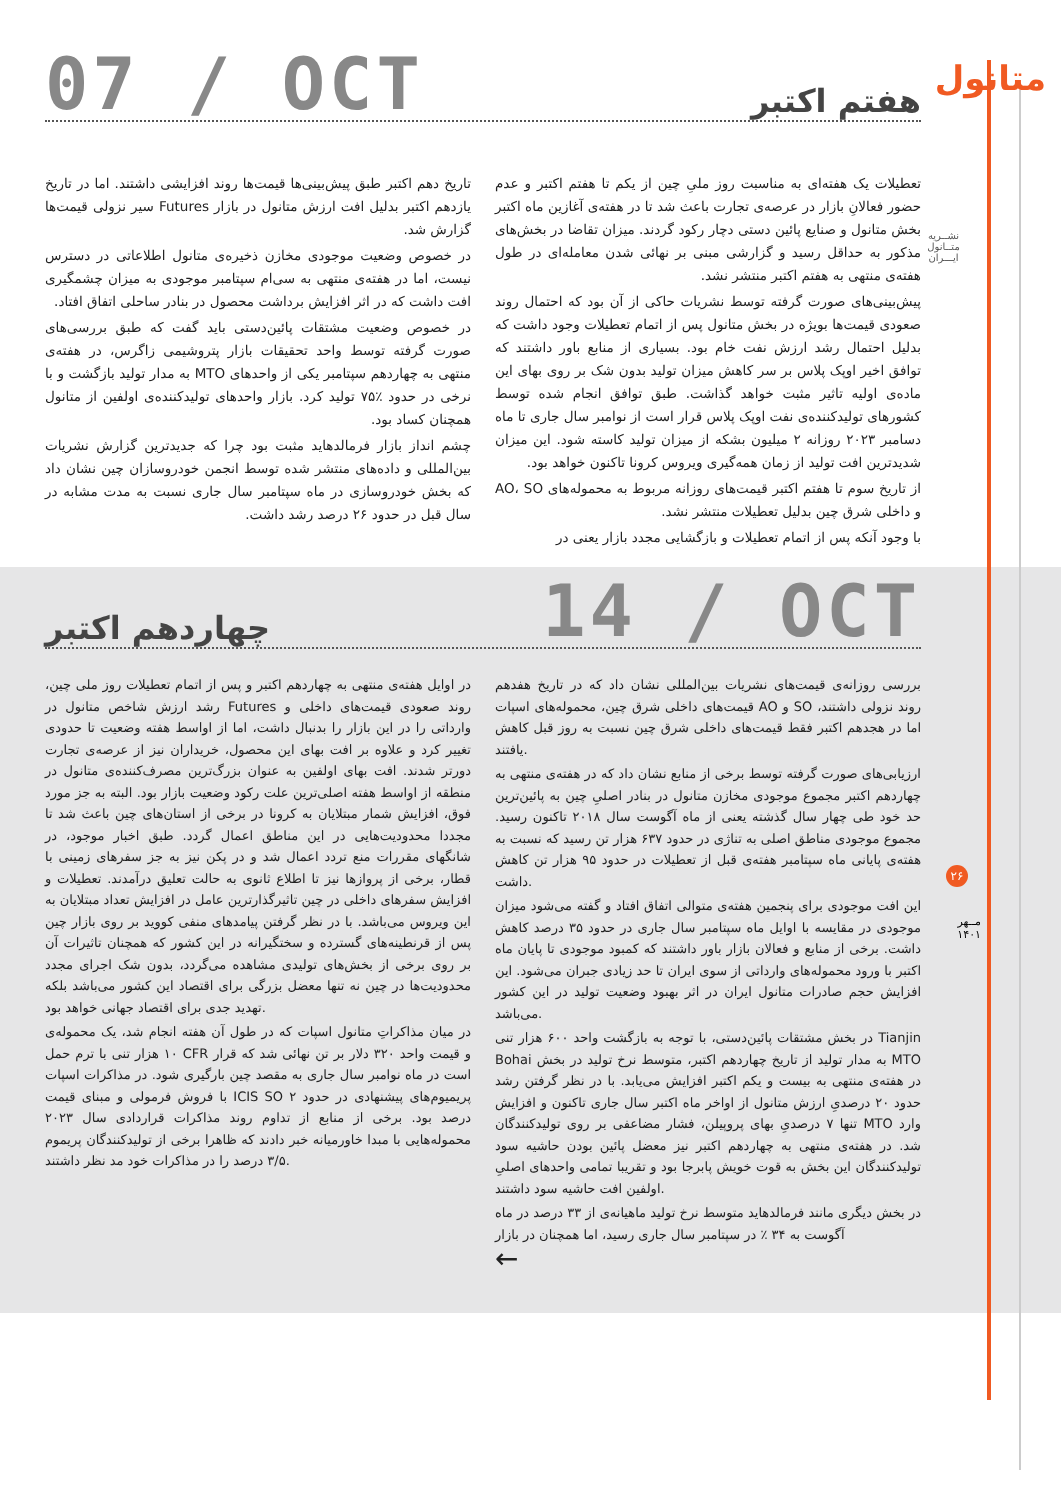متانول
نشــریه
متــانول
ایـــران
۲۶
مــهر
۱۴۰۱
هفتم اکتبر
07 / OCT
تعطیلات یک هفته‌ای به مناسبت روز ملیِ چین از یکم تا هفتم اکتبر و عدم حضور فعالانِ بازار در عرصه‌ی تجارت باعث شد تا در هفته‌ی آغازین ماه اکتبر بخش متانول و صنایع پائین دستی دچار رکود گردند. میزان تقاضا در بخش‌های مذکور به حداقل رسید و گزارشی مبنی بر نهائی شدن معامله‌ای در طول هفته‌ی منتهی به هفتم اکتبر منتشر نشد.
پیش‌بینی‌های صورت گرفته توسط نشریات حاکی از آن بود که احتمال روند صعودی قیمت‌ها بویژه در بخش متانول پس از اتمام تعطیلات وجود داشت که بدلیل احتمال رشد ارزش نفت خام بود. بسیاری از منابع باور داشتند که توافق اخیر اوپک پلاس بر سر کاهش میزان تولید بدون شک بر روی بهای این ماده‌ی اولیه تاثیر مثبت خواهد گذاشت. طبق توافق انجام شده توسط کشورهای تولیدکننده‌ی نفت اوپک پلاس قرار است از نوامبر سال جاری تا ماه دسامبر ۲۰۲۳ روزانه ۲ میلیون بشکه از میزان تولید کاسته شود. این میزان شدیدترین افت تولید از زمان همه‌گیری ویروس کرونا تاکنون خواهد بود.
از تاریخ سوم تا هفتم اکتبر قیمت‌های روزانه مربوط به محموله‌های AO، SO و داخلی شرق چین بدلیل تعطیلات منتشر نشد.
با وجود آنکه پس از اتمام تعطیلات و بازگشایی مجدد بازار یعنی در
تاریخ دهم اکتبر طبق پیش‌بینی‌ها قیمت‌ها روند افزایشی داشتند. اما در تاریخ یازدهم اکتبر بدلیل افت ارزش متانول در بازار Futures سیر نزولی قیمت‌ها گزارش شد.
در خصوص وضعیت موجودی مخازن ذخیره‌ی متانول اطلاعاتی در دسترس نیست، اما در هفته‌ی منتهی به سی‌ام سپتامبر موجودی به میزان چشمگیری افت داشت که در اثر افزایش برداشت محصول در بنادر ساحلی اتفاق افتاد.
در خصوص وضعیت مشتقات پائین‌دستی باید گفت که طبق بررسی‌های صورت گرفته توسط واحد تحقیقات بازار پتروشیمی زاگرس، در هفته‌ی منتهی به چهاردهم سپتامبر یکی از واحدهای MTO به مدار تولید بازگشت و با نرخی در حدود ٪۷۵ تولید کرد. بازار واحدهای تولیدکننده‌ی اولفین از متانول همچنان کساد بود.
چشم انداز بازار فرمالدهاید مثبت بود چرا که جدیدترین گزارش نشریات بین‌المللی و داده‌های منتشر شده توسط انجمن خودروسازان چین نشان داد که بخش خودروسازی در ماه سپتامبر سال جاری نسبت به مدت مشابه در سال قبل در حدود ۲۶ درصد رشد داشت.
چهاردهم اکتبر
14 / OCT
در اوایل هفته‌ی منتهی به چهاردهم اکتبر و پس از اتمام تعطیلات روز ملی چین، رشد ارزش شاخص متانول در Futures روند صعودی قیمت‌های داخلی و وارداتی را در این بازار را بدنبال داشت، اما از اواسط هفته وضعیت تا حدودی تغییر کرد و علاوه بر افت بهای این محصول، خریداران نیز از عرصه‌ی تجارت دورتر شدند. افت بهای اولفین به عنوان بزرگ‌ترین مصرف‌کننده‌ی متانول در منطقه از اواسط هفته اصلی‌ترین علت رکود وضعیت بازار بود. البته به جز مورد فوق، افزایش شمار مبتلایان به کرونا در برخی از استان‌های چین باعث شد تا مجددا محدودیت‌هایی در این مناطق اعمال گردد. طبق اخبار موجود، در شانگهای مقررات منع تردد اعمال شد و در پکن نیز به جز سفرهای زمینی با قطار، برخی از پروازها نیز تا اطلاع ثانوی به حالت تعلیق درآمدند. تعطیلات و افزایش سفرهای داخلی در چین تاثیرگذارترین عامل در افزایش تعداد مبتلایان به این ویروس می‌باشد. با در نظر گرفتن پیامدهای منفی کووید بر روی بازار چین پس از قرنطینه‌های گسترده و سختگیرانه در این کشور که همچنان تاثیرات آن بر روی برخی از بخش‌های تولیدی مشاهده می‌گردد، بدون شک اجرای مجدد محدودیت‌ها در چین نه تنها معضل بزرگی برای اقتصاد این کشور می‌باشد بلکه تهدید جدی برای اقتصاد جهانی خواهد بود.
در میان مذاکراتِ متانول اسپات که در طول آن هفته انجام شد، یک محموله‌ی ۱۰ هزار تنی با ترم حمل CFR و قیمت واحد ۳۲۰ دلار بر تن نهائی شد که قرار است در ماه نوامبر سال جاری به مقصد چین بارگیری شود. در مذاکرات اسپات با فروش فرمولی و مبنای قیمت ICIS SO پریمیوم‌های پیشنهادی در حدود ۲ درصد بود. برخی از منابع از تداوم روند مذاکرات قراردادی سال ۲۰۲۳ محموله‌هایی با مبدا خاورمیانه خبر دادند که ظاهرا برخی از تولیدکنندگان پریموم ۳/۵ درصد را در مذاکرات خود مد نظر داشتند.
بررسی روزانه‌ی قیمت‌های نشریات بین‌المللی نشان داد که در تاریخ هفدهم قیمت‌های داخلی شرق چین، محموله‌های اسپات AO و SO روند نزولی داشتند، اما در هجدهم اکتبر فقط قیمت‌های داخلی شرق چین نسبت به روز قبل کاهش یافتند.
ارزیابی‌های صورت گرفته توسط برخی از منابع نشان داد که در هفته‌ی منتهی به چهاردهم اکتبر مجموع موجودی مخازن متانول در بنادر اصلیِ چین به پائین‌ترین حد خود طی چهار سال گذشته یعنی از ماه آگوست سال ۲۰۱۸ تاکنون رسید. مجموع موجودی مناطق اصلی به تناژی در حدود ۶۳۷ هزار تن رسید که نسبت به هفته‌ی پایانی ماه سپتامبر هفته‌ی قبل از تعطیلات در حدود ۹۵ هزار تن کاهش داشت.
این افت موجودی برای پنجمین هفته‌ی متوالی اتفاق افتاد و گفته می‌شود میزان موجودی در مقایسه با اوایل ماه سپتامبر سال جاری در حدود ۳۵ درصد کاهش داشت. برخی از منابع و فعالان بازار باور داشتند که کمبود موجودی تا پایان ماه اکتبر با ورود محموله‌های وارداتی از سوی ایران تا حد زیادی جبران می‌شود. این افزایش حجم صادرات متانول ایران در اثر بهبود وضعیت تولید در این کشور می‌باشد.
در بخش مشتقات پائین‌دستی، با توجه به بازگشت واحد ۶۰۰ هزار تنی Tianjin Bohai به مدار تولید از تاریخ چهاردهم اکتبر، متوسط نرخ تولید در بخش MTO در هفته‌ی منتهی به بیست و یکم اکتبر افزایش می‌یابد. با در نظر گرفتن رشد حدود ۲۰ درصدیِ ارزش متانول از اواخر ماه اکتبر سال جاری تاکنون و افزایش تنها ۷ درصدیِ بهای پروپیلن، فشار مضاعفی بر روی تولیدکنندگان MTO وارد شد. در هفته‌ی منتهی به چهاردهم اکتبر نیز معضل پائین بودن حاشیه سود تولیدکنندگان این بخش به قوت خویش پابرجا بود و تقریبا تمامی واحدهای اصلیِ اولفین افت حاشیه سود داشتند.
در بخش دیگری مانند فرمالدهاید متوسط نرخ تولید ماهیانه‌ی از ۳۳ درصد در ماه آگوست به ۳۴ ٪ در سپتامبر سال جاری رسید، اما همچنان در بازار
←